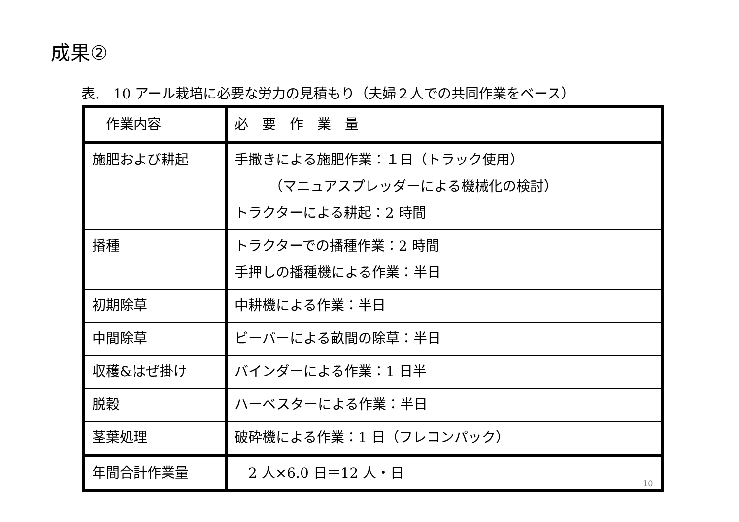成果②
表.　10 アール栽培に必要な労力の見積もり（夫婦２人での共同作業をベース）
| 作業内容 | 必 要 作 業 量 |
| 施肥および耕起 | 手撒きによる施肥作業：１日（トラック使用） （マニュアスプレッダーによる機械化の検討） トラクターによる耕起：2 時間 |
| 播種 | トラクターでの播種作業：2 時間 手押しの播種機による作業：半日 |
| 初期除草 | 中耕機による作業：半日 |
| 中間除草 | ビーバーによる畝間の除草：半日 |
| 収穫&はぜ掛け | バインダーによる作業：1 日半 |
| 脱穀 | ハーベスターによる作業：半日 |
| 茎葉処理 | 破砕機による作業：1 日（フレコンパック） |
| 年間合計作業量 | 2 人×6.0 日＝12 人・日 |
10